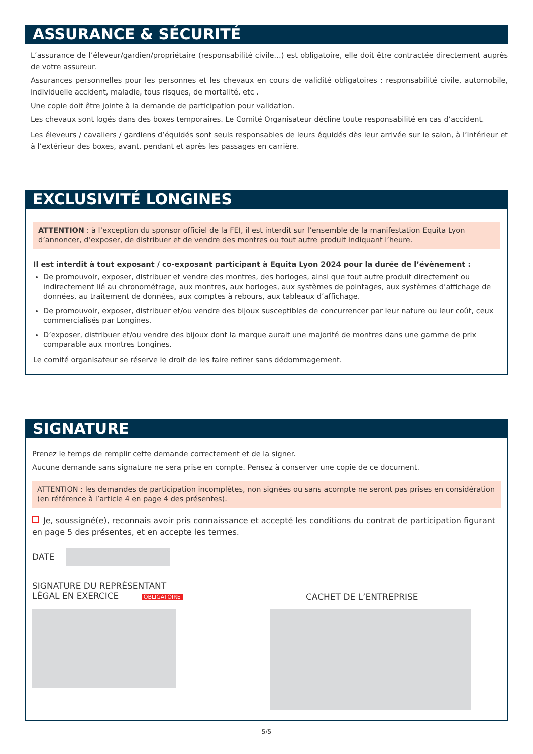ASSURANCE & SÉCURITÉ
L’assurance de l’éleveur/gardien/propriétaire (responsabilité civile…) est obligatoire, elle doit être contractée directement auprès de votre assureur.
Assurances personnelles pour les personnes et les chevaux en cours de validité obligatoires : responsabilité civile, automobile, individuelle accident, maladie, tous risques, de mortalité, etc .
Une copie doit être jointe à la demande de participation pour validation.
Les chevaux sont logés dans des boxes temporaires. Le Comité Organisateur décline toute responsabilité en cas d’accident.
Les éleveurs / cavaliers / gardiens d’équidés sont seuls responsables de leurs équidés dès leur arrivée sur le salon, à l’intérieur et à l’extérieur des boxes, avant, pendant et après les passages en carrière.
EXCLUSIVITÉ LONGINES
ATTENTION : à l’exception du sponsor officiel de la FEI, il est interdit sur l’ensemble de la manifestation Equita Lyon d’annoncer, d’exposer, de distribuer et de vendre des montres ou tout autre produit indiquant l’heure.
Il est interdit à tout exposant / co-exposant participant à Equita Lyon 2024 pour la durée de l’évènement :
De promouvoir, exposer, distribuer et vendre des montres, des horloges, ainsi que tout autre produit directement ou indirectement lié au chronométrage, aux montres, aux horloges, aux systèmes de pointages, aux systèmes d’affichage de données, au traitement de données, aux comptes à rebours, aux tableaux d’affichage.
De promouvoir, exposer, distribuer et/ou vendre des bijoux susceptibles de concurrencer par leur nature ou leur coût, ceux commercialisés par Longines.
D’exposer, distribuer et/ou vendre des bijoux dont la marque aurait une majorité de montres dans une gamme de prix comparable aux montres Longines.
Le comité organisateur se réserve le droit de les faire retirer sans dédommagement.
SIGNATURE
Prenez le temps de remplir cette demande correctement et de la signer.
Aucune demande sans signature ne sera prise en compte. Pensez à conserver une copie de ce document.
ATTENTION : les demandes de participation incomplètes, non signées ou sans acompte ne seront pas prises en considération (en référence à l’article 4 en page 4 des présentes).
Je, soussigné(e), reconnais avoir pris connaissance et accepté les conditions du contrat de participation figurant en page 5 des présentes, et en accepte les termes.
DATE
SIGNATURE DU REPRÉSENTANT
LÉGAL EN EXERCICE OBLIGATOIRE
CACHET DE L’ENTREPRISE
5/5